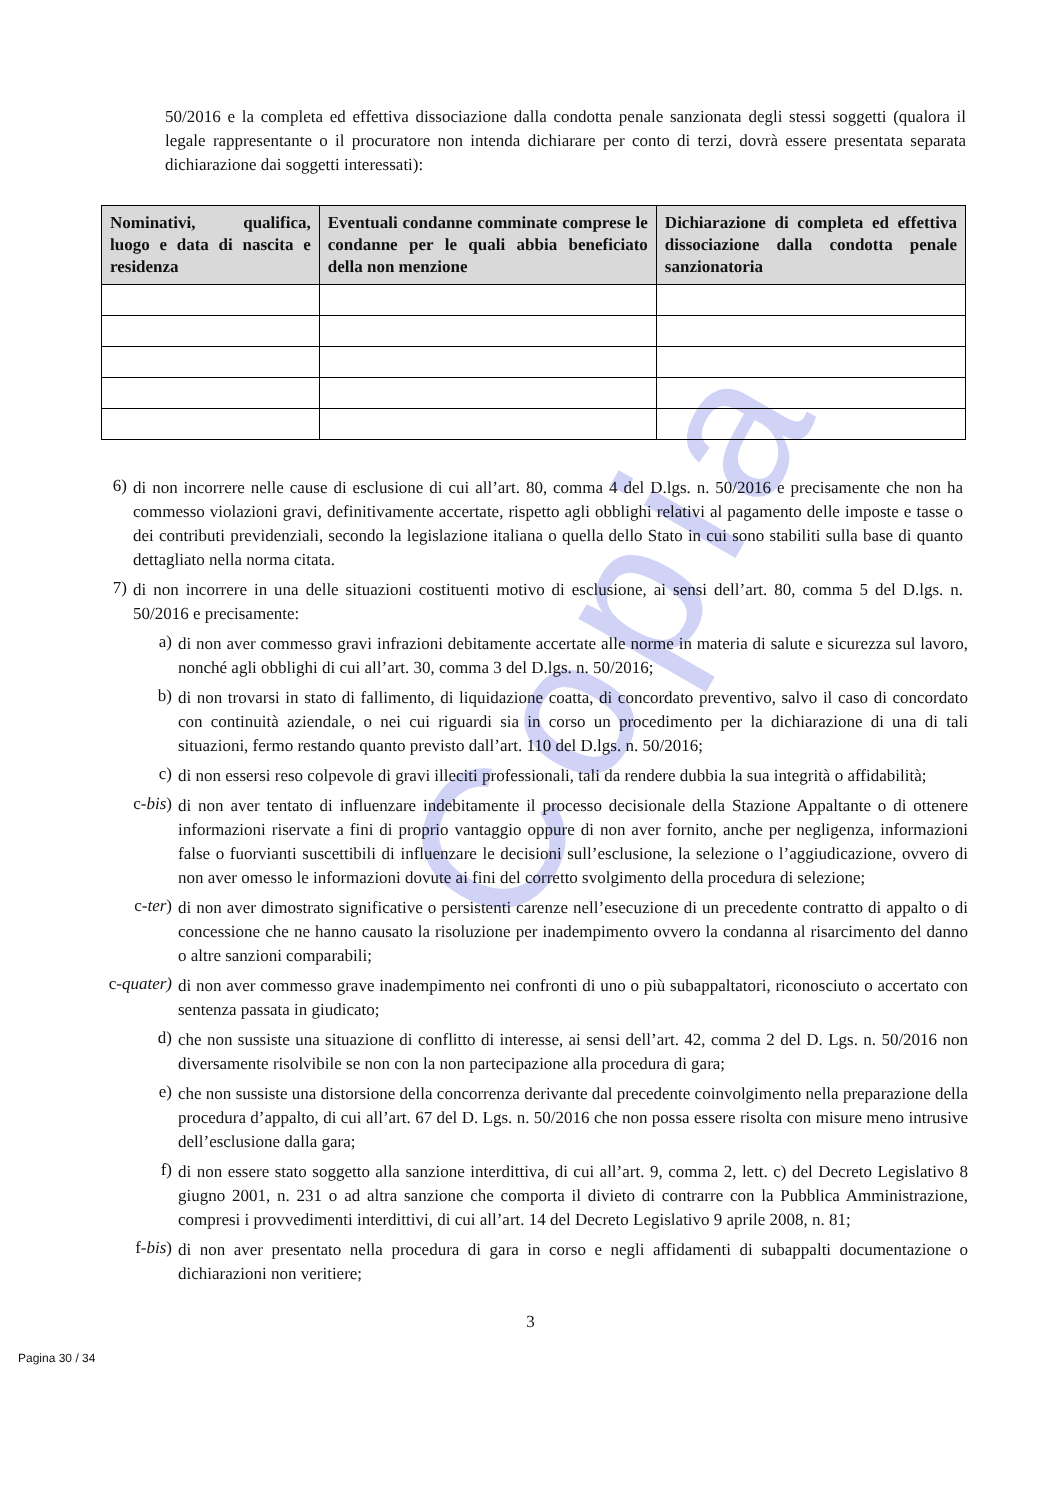Copia
50/2016 e la completa ed effettiva dissociazione dalla condotta penale sanzionata degli stessi soggetti (qualora il legale rappresentante o il procuratore non intenda dichiarare per conto di terzi, dovrà essere presentata separata dichiarazione dai soggetti interessati):
| Nominativi, qualifica, luogo e data di nascita e residenza | Eventuali condanne comminate comprese le condanne per le quali abbia beneficiato della non menzione | Dichiarazione di completa ed effettiva dissociazione dalla condotta penale sanzionatoria |
| --- | --- | --- |
6)
di non incorrere nelle cause di esclusione di cui all’art. 80, comma 4 del D.lgs. n. 50/2016 e precisamente che non ha commesso violazioni gravi, definitivamente accertate, rispetto agli obblighi relativi al pagamento delle imposte e tasse o dei contributi previdenziali, secondo la legislazione italiana o quella dello Stato in cui sono stabiliti sulla base di quanto dettagliato nella norma citata.
7)
di non incorrere in una delle situazioni costituenti motivo di esclusione, ai sensi dell’art. 80, comma 5 del D.lgs. n. 50/2016 e precisamente:
a)
di non aver commesso gravi infrazioni debitamente accertate alle norme in materia di salute e sicurezza sul lavoro, nonché agli obblighi di cui all’art. 30, comma 3 del D.lgs. n. 50/2016;
b)
di non trovarsi in stato di fallimento, di liquidazione coatta, di concordato preventivo, salvo il caso di concordato con continuità aziendale, o nei cui riguardi sia in corso un procedimento per la dichiarazione di una di tali situazioni, fermo restando quanto previsto dall’art. 110 del D.lgs. n. 50/2016;
c)
di non essersi reso colpevole di gravi illeciti professionali, tali da rendere dubbia la sua integrità o affidabilità;
c-bis)
di non aver tentato di influenzare indebitamente il processo decisionale della Stazione Appaltante o di ottenere informazioni riservate a fini di proprio vantaggio oppure di non aver fornito, anche per negligenza, informazioni false o fuorvianti suscettibili di influenzare le decisioni sull’esclusione, la selezione o l’aggiudicazione, ovvero di non aver omesso le informazioni dovute ai fini del corretto svolgimento della procedura di selezione;
c-ter)
di non aver dimostrato significative o persistenti carenze nell’esecuzione di un precedente contratto di appalto o di concessione che ne hanno causato la risoluzione per inadempimento ovvero la condanna al risarcimento del danno o altre sanzioni comparabili;
c-quater)
di non aver commesso grave inadempimento nei confronti di uno o più subappaltatori, riconosciuto o accertato con sentenza passata in giudicato;
d)
che non sussiste una situazione di conflitto di interesse, ai sensi dell’art. 42, comma 2 del D. Lgs. n. 50/2016 non diversamente risolvibile se non con la non partecipazione alla procedura di gara;
e)
che non sussiste una distorsione della concorrenza derivante dal precedente coinvolgimento nella preparazione della procedura d’appalto, di cui all’art. 67 del D. Lgs. n. 50/2016 che non possa essere risolta con misure meno intrusive dell’esclusione dalla gara;
f)
di non essere stato soggetto alla sanzione interdittiva, di cui all’art. 9, comma 2, lett. c) del Decreto Legislativo 8 giugno 2001, n. 231 o ad altra sanzione che comporta il divieto di contrarre con la Pubblica Amministrazione, compresi i provvedimenti interdittivi, di cui all’art. 14 del Decreto Legislativo 9 aprile 2008, n. 81;
f-bis)
di non aver presentato nella procedura di gara in corso e negli affidamenti di subappalti documentazione o dichiarazioni non veritiere;
3
Pagina 30 / 34